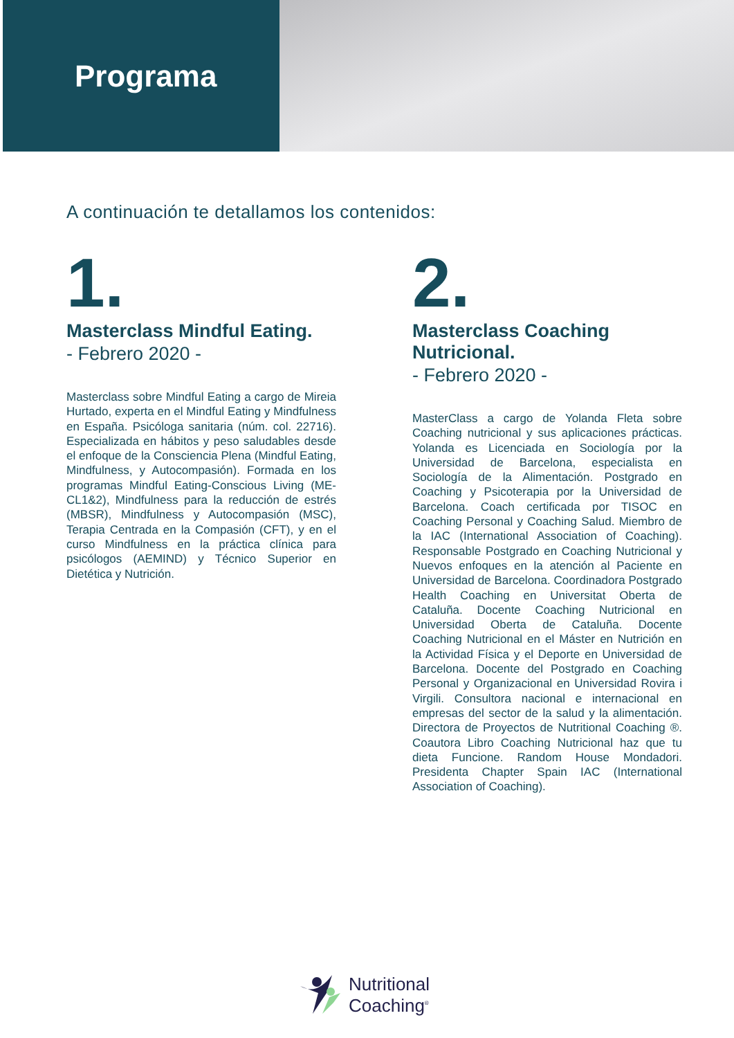Programa
A continuación te detallamos los contenidos:
1.
Masterclass Mindful Eating.
- Febrero 2020 -
Masterclass sobre Mindful Eating a cargo de Mireia Hurtado, experta en el Mindful Eating y Mindfulness en España. Psicóloga sanitaria (núm. col. 22716). Especializada en hábitos y peso saludables desde el enfoque de la Consciencia Plena (Mindful Eating, Mindfulness, y Autocompasión). Formada en los programas Mindful Eating-Conscious Living (ME-CL1&2), Mindfulness para la reducción de estrés (MBSR), Mindfulness y Autocompasión (MSC), Terapia Centrada en la Compasión (CFT), y en el curso Mindfulness en la práctica clínica para psicólogos (AEMIND) y Técnico Superior en Dietética y Nutrición.
2.
Masterclass Coaching Nutricional.
- Febrero 2020 -
MasterClass a cargo de Yolanda Fleta sobre Coaching nutricional y sus aplicaciones prácticas. Yolanda es Licenciada en Sociología por la Universidad de Barcelona, especialista en Sociología de la Alimentación. Postgrado en Coaching y Psicoterapia por la Universidad de Barcelona. Coach certificada por TISOC en Coaching Personal y Coaching Salud. Miembro de la IAC (International Association of Coaching). Responsable Postgrado en Coaching Nutricional y Nuevos enfoques en la atención al Paciente en Universidad de Barcelona. Coordinadora Postgrado Health Coaching en Universitat Oberta de Cataluña. Docente Coaching Nutricional en Universidad Oberta de Cataluña. Docente Coaching Nutricional en el Máster en Nutrición en la Actividad Física y el Deporte en Universidad de Barcelona. Docente del Postgrado en Coaching Personal y Organizacional en Universidad Rovira i Virgili. Consultora nacional e internacional en empresas del sector de la salud y la alimentación. Directora de Proyectos de Nutritional Coaching ®. Coautora Libro Coaching Nutricional haz que tu dieta Funcione. Random House Mondadori. Presidenta Chapter Spain IAC (International Association of Coaching).
Nutritional
Coaching<sup>®</sup>